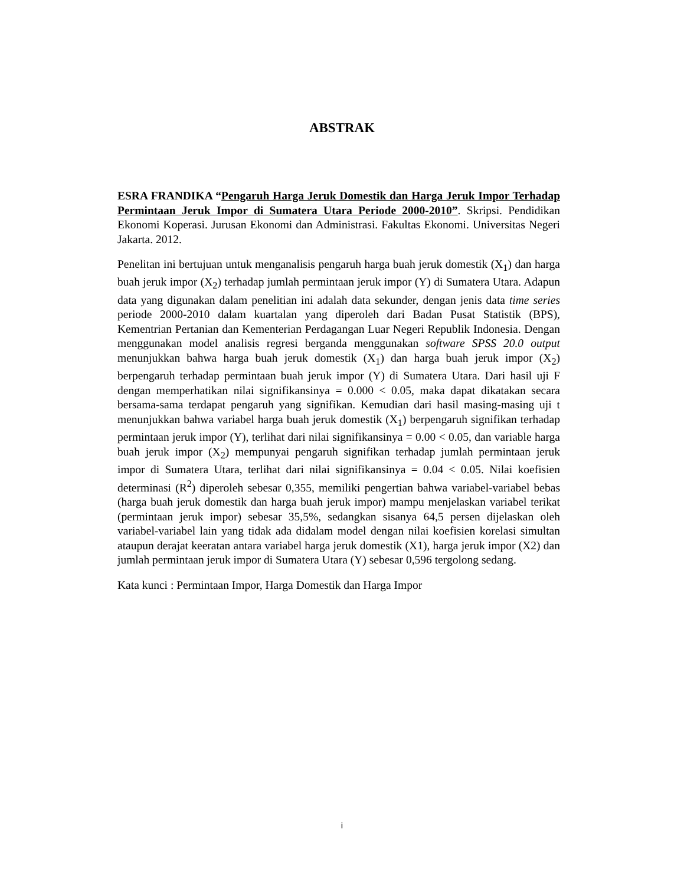ABSTRAK
ESRA FRANDIKA “Pengaruh Harga Jeruk Domestik dan Harga Jeruk Impor Terhadap Permintaan Jeruk Impor di Sumatera Utara Periode 2000-2010”. Skripsi. Pendidikan Ekonomi Koperasi. Jurusan Ekonomi dan Administrasi. Fakultas Ekonomi. Universitas Negeri Jakarta. 2012.
Penelitan ini bertujuan untuk menganalisis pengaruh harga buah jeruk domestik (X<sub>1</sub>) dan harga buah jeruk impor (X<sub>2</sub>) terhadap jumlah permintaan jeruk impor (Y) di Sumatera Utara. Adapun data yang digunakan dalam penelitian ini adalah data sekunder, dengan jenis data time series periode 2000-2010 dalam kuartalan yang diperoleh dari Badan Pusat Statistik (BPS), Kementrian Pertanian dan Kementerian Perdagangan Luar Negeri Republik Indonesia. Dengan menggunakan model analisis regresi berganda menggunakan software SPSS 20.0 output menunjukkan bahwa harga buah jeruk domestik (X<sub>1</sub>) dan harga buah jeruk impor (X<sub>2</sub>) berpengaruh terhadap permintaan buah jeruk impor (Y) di Sumatera Utara. Dari hasil uji F dengan memperhatikan nilai signifikansinya = 0.000 < 0.05, maka dapat dikatakan secara bersama-sama terdapat pengaruh yang signifikan. Kemudian dari hasil masing-masing uji t menunjukkan bahwa variabel harga buah jeruk domestik (X<sub>1</sub>) berpengaruh signifikan terhadap permintaan jeruk impor (Y), terlihat dari nilai signifikansinya = 0.00 < 0.05, dan variable harga buah jeruk impor (X<sub>2</sub>) mempunyai pengaruh signifikan terhadap jumlah permintaan jeruk impor di Sumatera Utara, terlihat dari nilai signifikansinya = 0.04 < 0.05. Nilai koefisien determinasi (R<sup>2</sup>) diperoleh sebesar 0,355, memiliki pengertian bahwa variabel-variabel bebas (harga buah jeruk domestik dan harga buah jeruk impor) mampu menjelaskan variabel terikat (permintaan jeruk impor) sebesar 35,5%, sedangkan sisanya 64,5 persen dijelaskan oleh variabel-variabel lain yang tidak ada didalam model dengan nilai koefisien korelasi simultan ataupun derajat keeratan antara variabel harga jeruk domestik (X1), harga jeruk impor (X2) dan jumlah permintaan jeruk impor di Sumatera Utara (Y) sebesar 0,596 tergolong sedang.
Kata kunci : Permintaan Impor, Harga Domestik dan Harga Impor
i